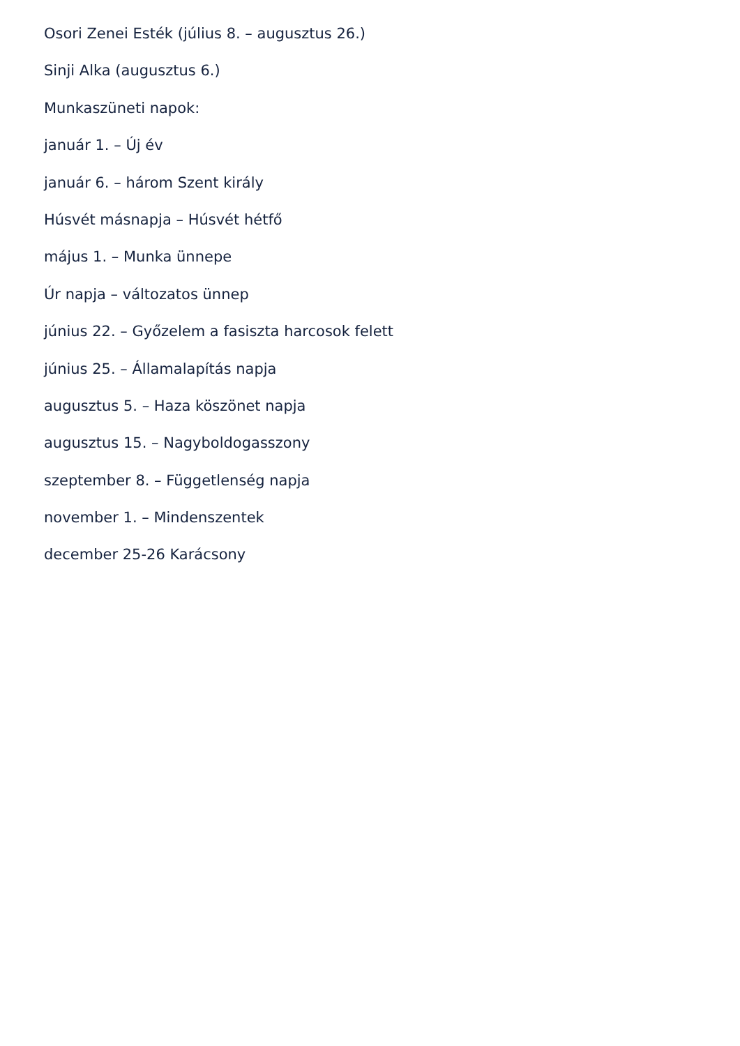Osori Zenei Esték (július 8. – augusztus 26.)
Sinji Alka (augusztus 6.)
Munkaszüneti napok:
január 1. – Új év
január 6. – három Szent király
Húsvét másnapja – Húsvét hétfő
május 1. – Munka ünnepe
Úr napja – változatos ünnep
június 22. – Győzelem a fasiszta harcosok felett
június 25. – Államalapítás napja
augusztus 5. – Haza köszönet napja
augusztus 15. – Nagyboldogasszony
szeptember 8. – Függetlenség napja
november 1. – Mindenszentek
december 25-26 Karácsony